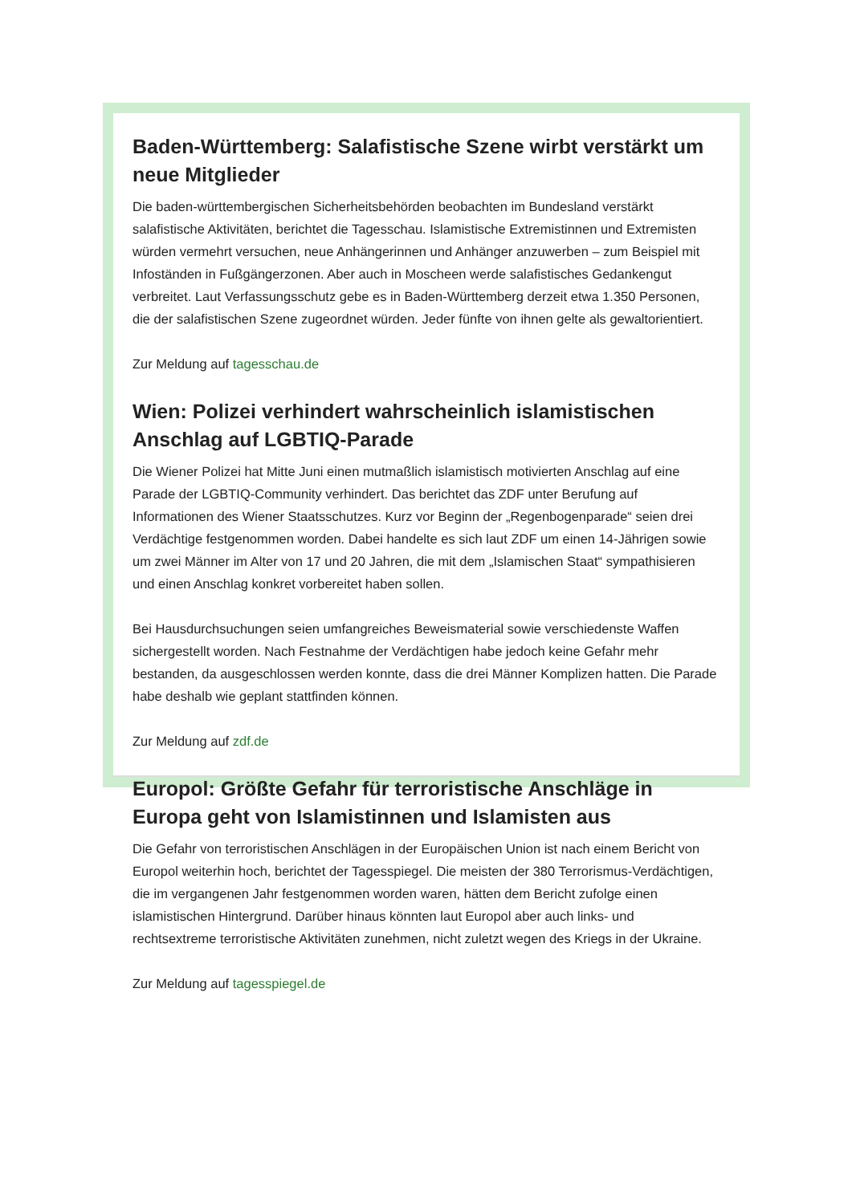Baden-Württemberg: Salafistische Szene wirbt verstärkt um neue Mitglieder
Die baden-württembergischen Sicherheitsbehörden beobachten im Bundesland verstärkt salafistische Aktivitäten, berichtet die Tagesschau. Islamistische Extremistinnen und Extremisten würden vermehrt versuchen, neue Anhängerinnen und Anhänger anzuwerben – zum Beispiel mit Infoständen in Fußgängerzonen. Aber auch in Moscheen werde salafistisches Gedankengut verbreitet. Laut Verfassungsschutz gebe es in Baden-Württemberg derzeit etwa 1.350 Personen, die der salafistischen Szene zugeordnet würden. Jeder fünfte von ihnen gelte als gewaltorientiert.
Zur Meldung auf tagesschau.de
Wien: Polizei verhindert wahrscheinlich islamistischen Anschlag auf LGBTIQ-Parade
Die Wiener Polizei hat Mitte Juni einen mutmaßlich islamistisch motivierten Anschlag auf eine Parade der LGBTIQ-Community verhindert. Das berichtet das ZDF unter Berufung auf Informationen des Wiener Staatsschutzes. Kurz vor Beginn der „Regenbogenparade“ seien drei Verdächtige festgenommen worden. Dabei handelte es sich laut ZDF um einen 14-Jährigen sowie um zwei Männer im Alter von 17 und 20 Jahren, die mit dem „Islamischen Staat“ sympathisieren und einen Anschlag konkret vorbereitet haben sollen.
Bei Hausdurchsuchungen seien umfangreiches Beweismaterial sowie verschiedenste Waffen sichergestellt worden. Nach Festnahme der Verdächtigen habe jedoch keine Gefahr mehr bestanden, da ausgeschlossen werden konnte, dass die drei Männer Komplizen hatten. Die Parade habe deshalb wie geplant stattfinden können.
Zur Meldung auf zdf.de
Europol: Größte Gefahr für terroristische Anschläge in Europa geht von Islamistinnen und Islamisten aus
Die Gefahr von terroristischen Anschlägen in der Europäischen Union ist nach einem Bericht von Europol weiterhin hoch, berichtet der Tagesspiegel. Die meisten der 380 Terrorismus-Verdächtigen, die im vergangenen Jahr festgenommen worden waren, hätten dem Bericht zufolge einen islamistischen Hintergrund. Darüber hinaus könnten laut Europol aber auch links- und rechtsextreme terroristische Aktivitäten zunehmen, nicht zuletzt wegen des Kriegs in der Ukraine.
Zur Meldung auf tagesspiegel.de